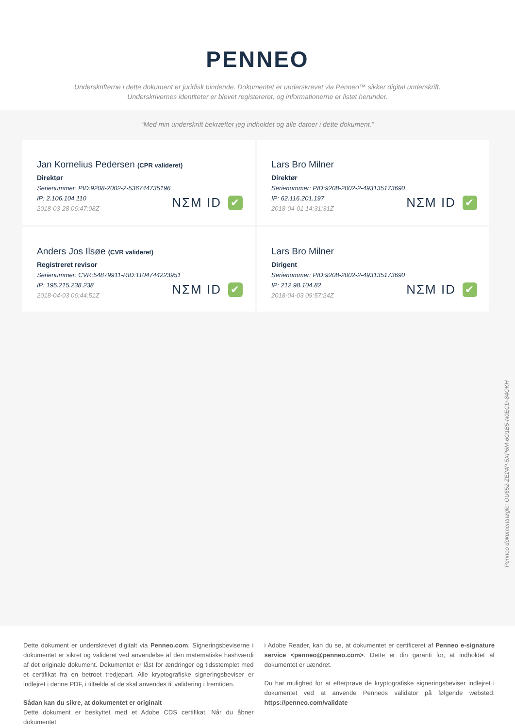PENNEO
Underskrifterne i dette dokument er juridisk bindende. Dokumentet er underskrevet via Penneo™ sikker digital underskrift.
Underskrivernes identiteter er blevet registereret, og informationerne er listet herunder.
“Med min underskrift bekræfter jeg indholdet og alle datoer i dette dokument.”
Jan Kornelius Pedersen (CPR valideret)
Direktør
Serienummer: PID:9208-2002-2-536744735196
IP: 2.106.104.110
2018-03-28 06:47:08Z
NΣM ID ✔
Lars Bro Milner
Direktør
Serienummer: PID:9208-2002-2-493135173690
IP: 62.116.201.197
2018-04-01 14:31:31Z
NΣM ID ✔
Anders Jos Ilsøe (CVR valideret)
Registreret revisor
Serienummer: CVR:54879911-RID:1104744223951
IP: 195.215.238.238
2018-04-03 06:44:51Z
NΣM ID ✔
Lars Bro Milner
Dirigent
Serienummer: PID:9208-2002-2-493135173690
IP: 212.98.104.82
2018-04-03 09:57:24Z
NΣM ID ✔
Penneo dokumentnøgle: OU652-ZE24P-5XP6M-6O1B5-N0ECD-84OKH
Dette dokument er underskrevet digitalt via Penneo.com. Signeringsbeviserne i dokumentet er sikret og valideret ved anvendelse af den matematiske hashværdi af det originale dokument. Dokumentet er låst for ændringer og tidsstemplet med et certifikat fra en betroet tredjepart. Alle kryptografiske signeringsbeviser er indlejret i denne PDF, i tilfælde af de skal anvendes til validering i fremtiden.
Sådan kan du sikre, at dokumentet er originalt
Dette dokument er beskyttet med et Adobe CDS certifikat. Når du åbner dokumentet
i Adobe Reader, kan du se, at dokumentet er certificeret af Penneo e-signature service <penneo@penneo.com>. Dette er din garanti for, at indholdet af dokumentet er uændret.
Du har mulighed for at efterprøve de kryptografiske signeringsbeviser indlejret i dokumentet ved at anvende Penneos validator på følgende websted: https://penneo.com/validate